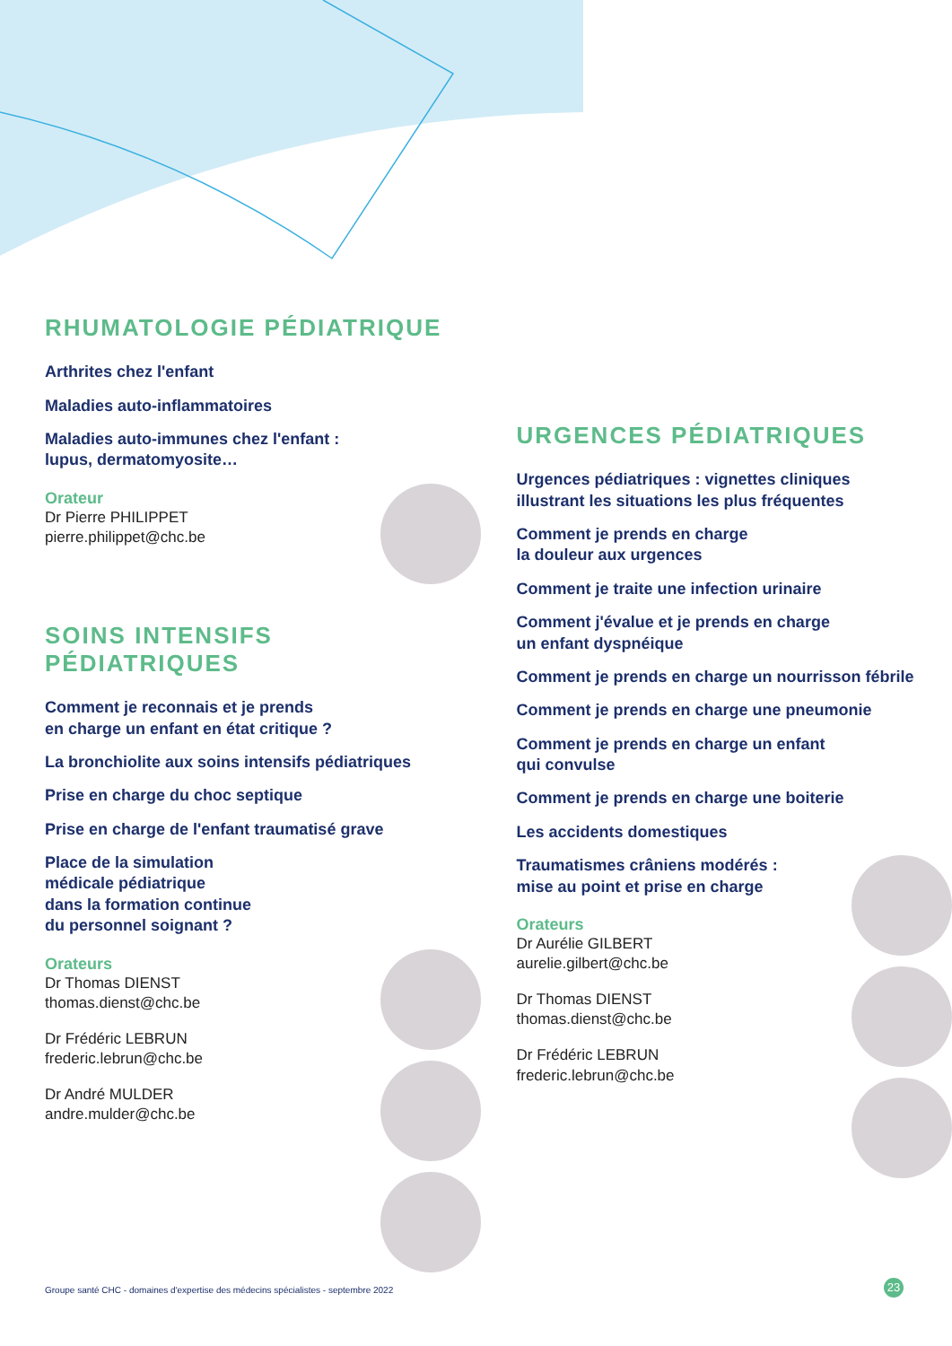RHUMATOLOGIE PÉDIATRIQUE
Arthrites chez l'enfant
Maladies auto-inflammatoires
Maladies auto-immunes chez l'enfant :
lupus, dermatomyosite…
Orateur
Dr Pierre PHILIPPET
pierre.philippet@chc.be
SOINS INTENSIFS
PÉDIATRIQUES
Comment je reconnais et je prends
en charge un enfant en état critique ?
La bronchiolite aux soins intensifs pédiatriques
Prise en charge du choc septique
Prise en charge de l'enfant traumatisé grave
Place de la simulation
médicale pédiatrique
dans la formation continue
du personnel soignant ?
Orateurs
Dr Thomas DIENST
thomas.dienst@chc.be
Dr Frédéric LEBRUN
frederic.lebrun@chc.be
Dr André MULDER
andre.mulder@chc.be
URGENCES PÉDIATRIQUES
Urgences pédiatriques : vignettes cliniques
illustrant les situations les plus fréquentes
Comment je prends en charge
la douleur aux urgences
Comment je traite une infection urinaire
Comment j'évalue et je prends en charge
un enfant dyspnéique
Comment je prends en charge un nourrisson fébrile
Comment je prends en charge une pneumonie
Comment je prends en charge un enfant
qui convulse
Comment je prends en charge une boiterie
Les accidents domestiques
Traumatismes crâniens modérés :
mise au point et prise en charge
Orateurs
Dr Aurélie GILBERT
aurelie.gilbert@chc.be
Dr Thomas DIENST
thomas.dienst@chc.be
Dr Frédéric LEBRUN
frederic.lebrun@chc.be
Groupe santé CHC - domaines d'expertise des médecins spécialistes - septembre 2022
23